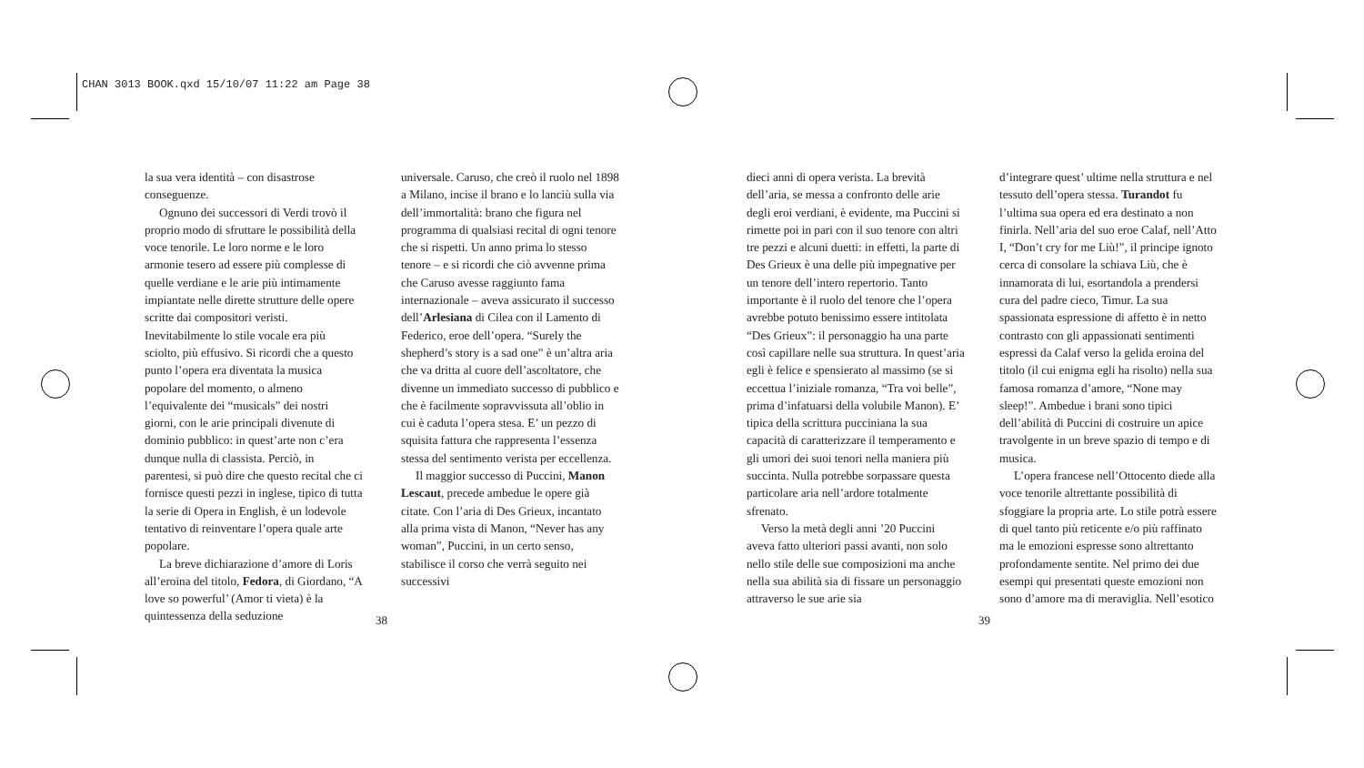CHAN 3013 BOOK.qxd 15/10/07 11:22 am Page 38
la sua vera identità – con disastrose conseguenze.
Ognuno dei successori di Verdi trovò il proprio modo di sfruttare le possibilità della voce tenorile. Le loro norme e le loro armonie tesero ad essere più complesse di quelle verdiane e le arie più intimamente impiantate nelle dirette strutture delle opere scritte dai compositori veristi. Inevitabilmente lo stile vocale era più sciolto, più effusivo. Si ricordi che a questo punto l’opera era diventata la musica popolare del momento, o almeno l’equivalente dei “musicals” dei nostri giorni, con le arie principali divenute di dominio pubblico: in quest’arte non c’era dunque nulla di classista. Perciò, in parentesi, si può dire che questo recital che ci fornisce questi pezzi in inglese, tipico di tutta la serie di Opera in English, è un lodevole tentativo di reinventare l’opera quale arte popolare.
La breve dichiarazione d’amore di Loris all’eroina del titolo, Fedora, di Giordano, “A love so powerful’ (Amor ti vieta) è la quintessenza della seduzione
universale. Caruso, che creò il ruolo nel 1898 a Milano, incise il brano e lo lanciù sulla via dell’immortalità: brano che figura nel programma di qualsiasi recital di ogni tenore che si rispetti. Un anno prima lo stesso tenore – e si ricordi che ciò avvenne prima che Caruso avesse raggiunto fama internazionale – aveva assicurato il successo dell’Arlesiana di Cilea con il Lamento di Federico, eroe dell’opera. “Surely the shepherd’s story is a sad one” è un’altra aria che va dritta al cuore dell’ascoltatore, che divenne un immediato successo di pubblico e che è facilmente sopravvissuta all’oblio in cui è caduta l’opera stesa. E’ un pezzo di squisita fattura che rappresenta l’essenza stessa del sentimento verista per eccellenza.
Il maggior successo di Puccini, Manon Lescaut, precede ambedue le opere già citate. Con l’aria di Des Grieux, incantato alla prima vista di Manon, “Never has any woman”, Puccini, in un certo senso, stabilisce il corso che verrà seguito nei successivi
dieci anni di opera verista. La brevità dell’aria, se messa a confronto delle arie degli eroi verdiani, è evidente, ma Puccini si rimette poi in pari con il suo tenore con altri tre pezzi e alcuni duetti: in effetti, la parte di Des Grieux è una delle più impegnative per un tenore dell’intero repertorio. Tanto importante è il ruolo del tenore che l’opera avrebbe potuto benissimo essere intitolata “Des Grieux”: il personaggio ha una parte così capillare nelle sua struttura. In quest’aria egli è felice e spensierato al massimo (se si eccettua l’iniziale romanza, “Tra voi belle”, prima d’infatuarsi della volubile Manon). E’ tipica della scrittura pucciniana la sua capacità di caratterizzare il temperamento e gli umori dei suoi tenori nella maniera più succinta. Nulla potrebbe sorpassare questa particolare aria nell’ardore totalmente sfrenato.
Verso la metà degli anni ’20 Puccini aveva fatto ulteriori passi avanti, non solo nello stile delle sue composizioni ma anche nella sua abilità sia di fissare un personaggio attraverso le sue arie sia
d’integrare quest’ ultime nella struttura e nel tessuto dell’opera stessa. Turandot fu l’ultima sua opera ed era destinato a non finirla. Nell’aria del suo eroe Calaf, nell’Atto I, “Don’t cry for me Liù!”, il principe ignoto cerca di consolare la schiava Liù, che è innamorata di lui, esortandola a prendersi cura del padre cieco, Timur. La sua spassionata espressione di affetto è in netto contrasto con gli appassionati sentimenti espressi da Calaf verso la gelida eroina del titolo (il cui enigma egli ha risolto) nella sua famosa romanza d’amore, “None may sleep!”. Ambedue i brani sono tipici dell’abilità di Puccini di costruire un apice travolgente in un breve spazio di tempo e di musica.
L’opera francese nell’Ottocento diede alla voce tenorile altrettante possibilità di sfoggiare la propria arte. Lo stile potrà essere di quel tanto più reticente e/o più raffinato ma le emozioni espresse sono altrettanto profondamente sentite. Nel primo dei due esempi qui presentati queste emozioni non sono d’amore ma di meraviglia. Nell’esotico
38 39